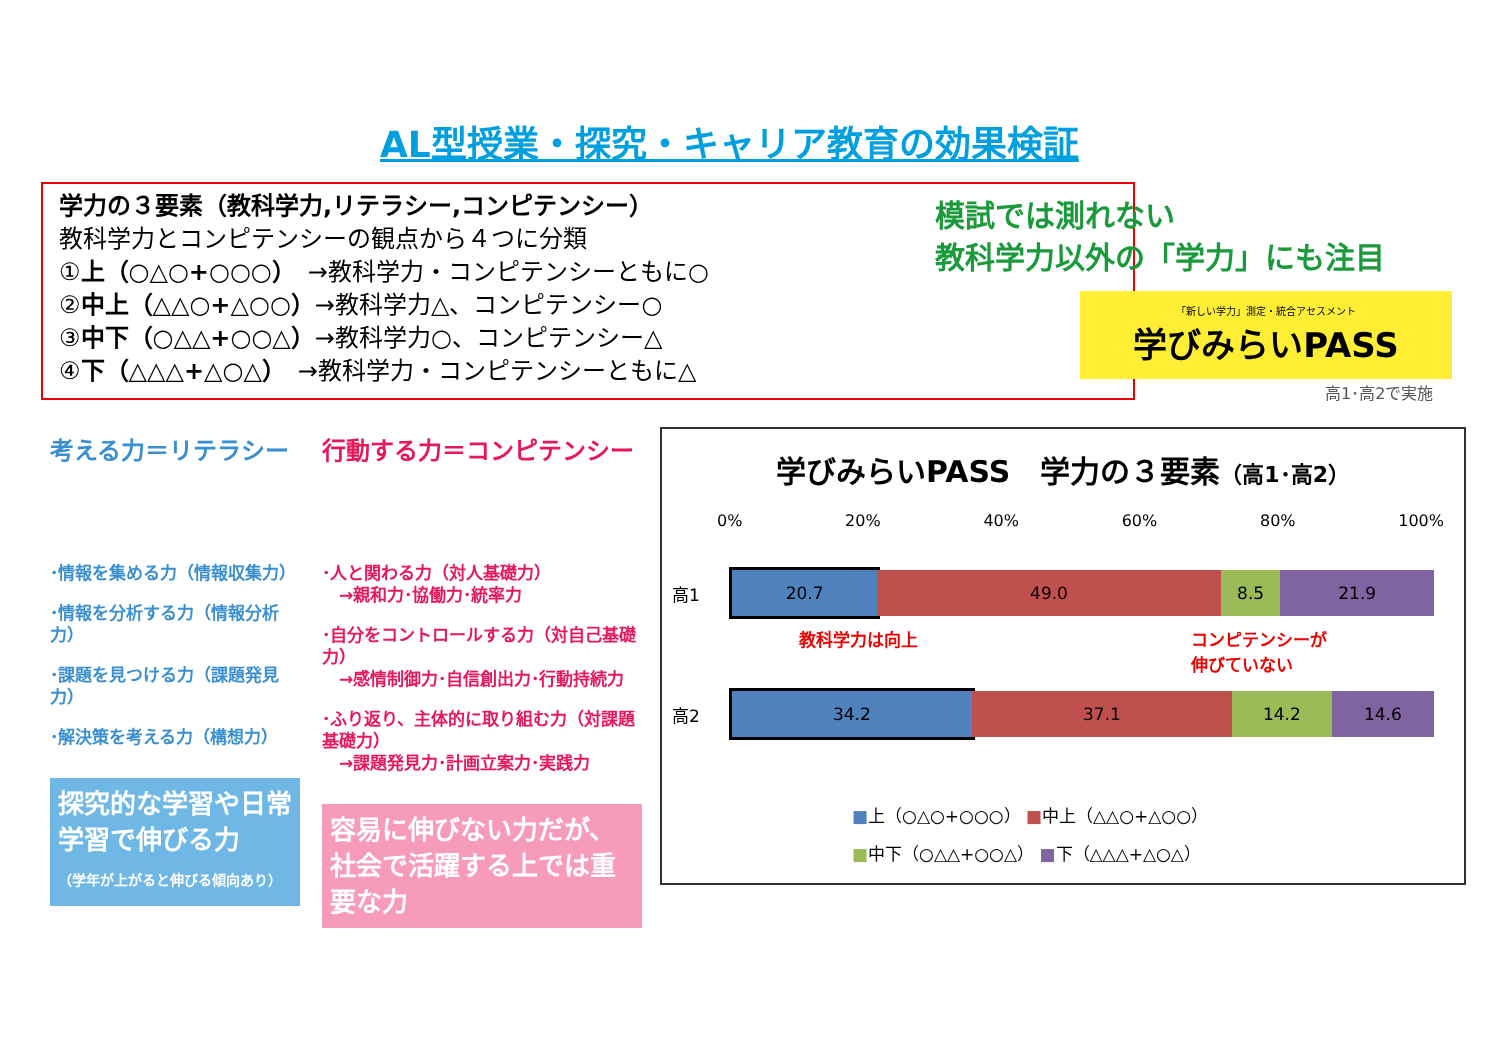AL型授業・探究・キャリア教育の効果検証
学力の３要素（教科学力,リテラシー,コンピテンシー）
教科学力とコンピテンシーの観点から４つに分類
①上（○△○+○○○）　→教科学力・コンピテンシーともに○
②中上（△△○+△○○）→教科学力△、コンピテンシー○
③中下（○△△+○○△）→教科学力○、コンピテンシー△
④下（△△△+△○△）　→教科学力・コンピテンシーともに△
模試では測れない
教科学力以外の「学力」にも注目
「新しい学力」測定・統合アセスメント
学びみらいPASS
高1･高2で実施
考える力＝リテラシー
･情報を集める力（情報収集力）
･情報を分析する力（情報分析力）
･課題を見つける力（課題発見力）
･解決策を考える力（構想力）
探究的な学習や日常学習で伸びる力
（学年が上がると伸びる傾向あり）
行動する力＝コンピテンシー
･人と関わる力（対人基礎力）
　→親和力･協働力･統率力
･自分をコントロールする力（対自己基礎力）
　→感情制御力･自信創出力･行動持続力
･ふり返り、主体的に取り組む力（対課題基礎力）
　→課題発見力･計画立案力･実践力
容易に伸びない力だが、社会で活躍する上では重要な力
学びみらいPASS　学力の３要素（高1･高2）
0% 20% 40% 60% 80% 100%
高1
20.7 49.0 8.5 21.9
教科学力は向上 コンピテンシーが
伸びていない
高2
34.2 37.1 14.2 14.6
■上（○△○+○○○） ■中上（△△○+△○○）
■中下（○△△+○○△） ■下（△△△+△○△）